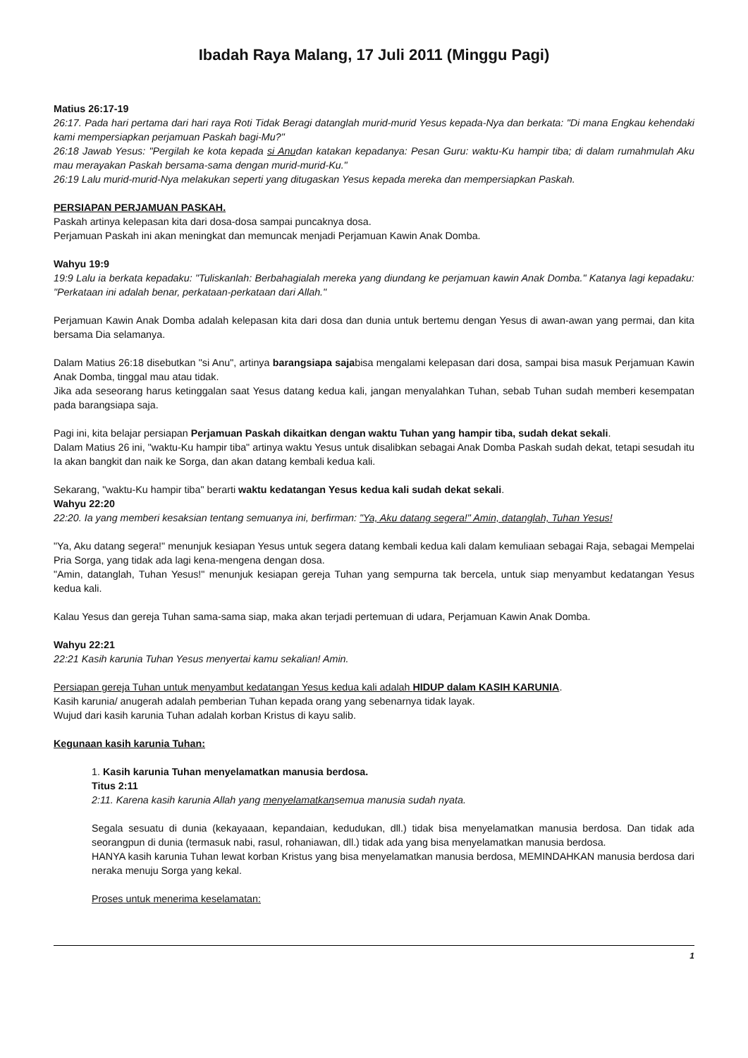Ibadah Raya Malang, 17 Juli 2011 (Minggu Pagi)
Matius 26:17-19
26:17. Pada hari pertama dari hari raya Roti Tidak Beragi datanglah murid-murid Yesus kepada-Nya dan berkata: "Di mana Engkau kehendaki kami mempersiapkan perjamuan Paskah bagi-Mu?"
26:18 Jawab Yesus: "Pergilah ke kota kepada si Anudan katakan kepadanya: Pesan Guru: waktu-Ku hampir tiba; di dalam rumahmulah Aku mau merayakan Paskah bersama-sama dengan murid-murid-Ku."
26:19 Lalu murid-murid-Nya melakukan seperti yang ditugaskan Yesus kepada mereka dan mempersiapkan Paskah.
PERSIAPAN PERJAMUAN PASKAH.
Paskah artinya kelepasan kita dari dosa-dosa sampai puncaknya dosa.
Perjamuan Paskah ini akan meningkat dan memuncak menjadi Perjamuan Kawin Anak Domba.
Wahyu 19:9
19:9 Lalu ia berkata kepadaku: "Tuliskanlah: Berbahagialah mereka yang diundang ke perjamuan kawin Anak Domba." Katanya lagi kepadaku: "Perkataan ini adalah benar, perkataan-perkataan dari Allah."
Perjamuan Kawin Anak Domba adalah kelepasan kita dari dosa dan dunia untuk bertemu dengan Yesus di awan-awan yang permai, dan kita bersama Dia selamanya.
Dalam Matius 26:18 disebutkan "si Anu", artinya barangsiapa sajabisa mengalami kelepasan dari dosa, sampai bisa masuk Perjamuan Kawin Anak Domba, tinggal mau atau tidak.
Jika ada seseorang harus ketinggalan saat Yesus datang kedua kali, jangan menyalahkan Tuhan, sebab Tuhan sudah memberi kesempatan pada barangsiapa saja.
Pagi ini, kita belajar persiapan Perjamuan Paskah dikaitkan dengan waktu Tuhan yang hampir tiba, sudah dekat sekali.
Dalam Matius 26 ini, "waktu-Ku hampir tiba" artinya waktu Yesus untuk disalibkan sebagai Anak Domba Paskah sudah dekat, tetapi sesudah itu Ia akan bangkit dan naik ke Sorga, dan akan datang kembali kedua kali.
Sekarang, "waktu-Ku hampir tiba" berarti waktu kedatangan Yesus kedua kali sudah dekat sekali.
Wahyu 22:20
22:20. Ia yang memberi kesaksian tentang semuanya ini, berfirman: "Ya, Aku datang segera!" Amin, datanglah, Tuhan Yesus!
"Ya, Aku datang segera!" menunjuk kesiapan Yesus untuk segera datang kembali kedua kali dalam kemuliaan sebagai Raja, sebagai Mempelai Pria Sorga, yang tidak ada lagi kena-mengena dengan dosa.
"Amin, datanglah, Tuhan Yesus!" menunjuk kesiapan gereja Tuhan yang sempurna tak bercela, untuk siap menyambut kedatangan Yesus kedua kali.
Kalau Yesus dan gereja Tuhan sama-sama siap, maka akan terjadi pertemuan di udara, Perjamuan Kawin Anak Domba.
Wahyu 22:21
22:21 Kasih karunia Tuhan Yesus menyertai kamu sekalian! Amin.
Persiapan gereja Tuhan untuk menyambut kedatangan Yesus kedua kali adalah HIDUP dalam KASIH KARUNIA.
Kasih karunia/ anugerah adalah pemberian Tuhan kepada orang yang sebenarnya tidak layak.
Wujud dari kasih karunia Tuhan adalah korban Kristus di kayu salib.
Kegunaan kasih karunia Tuhan:
1. Kasih karunia Tuhan menyelamatkan manusia berdosa.
Titus 2:11
2:11. Karena kasih karunia Allah yang menyelamatkansemua manusia sudah nyata.
Segala sesuatu di dunia (kekayaaan, kepandaian, kedudukan, dll.) tidak bisa menyelamatkan manusia berdosa. Dan tidak ada seorangpun di dunia (termasuk nabi, rasul, rohaniawan, dll.) tidak ada yang bisa menyelamatkan manusia berdosa.
HANYA kasih karunia Tuhan lewat korban Kristus yang bisa menyelamatkan manusia berdosa, MEMINDAHKAN manusia berdosa dari neraka menuju Sorga yang kekal.
Proses untuk menerima keselamatan:
1